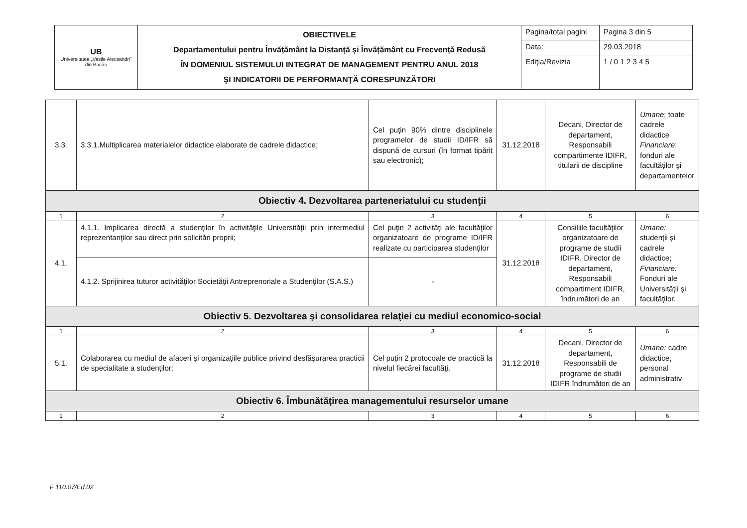| UB Universitatea „Vasile Alecsandri" din Bacău | OBIECTIVELE Departamentului pentru Învățământ la Distanță și Învățământ cu Frecvență Redusă ÎN DOMENIUL SISTEMULUI INTEGRAT DE MANAGEMENT PENTRU ANUL 2018 ŞI INDICATORII DE PERFORMANŢĂ CORESPUNZĂTORI | Pagina/total pagini | Pagina 3 din 5 |
| | | Data: | 29.03.2018 |
| | | Ediţia/Revizia | 1 / 0 1 2 3 4 5 |
| 3.3. | 3.3.1.Multiplicarea materialelor didactice elaborate de cadrele didactice; | Cel puţin 90% dintre disciplinele programelor de studii ID/IFR să dispună de cursuri (în format tipărit sau electronic); | 31.12.2018 | Decani, Director de departament, Responsabili compartimente IDIFR, titularii de discipline | Umane : toate cadrele didactice Financiare : fonduri ale facultăţilor şi departamentelor |
| Obiectiv 4. Dezvoltarea parteneriatului cu studenţii | | | | | |
| 1 | 2 | 3 | 4 | 5 | 6 |
| 4.1. | 4.1.1. Implicarea directă a studenţilor în activităţile Universităţii prin intermediul reprezentanţilor sau direct prin solicitări proprii; | Cel puţin 2 activităţi ale facultăţilor organizatoare de programe ID/IFR realizate cu participarea studenţilor | 31.12.2018 | Consiliile facultăţilor organizatoare de programe de studii IDIFR, Director de departament, Responsabili compartiment IDIFR, îndrumători de an | Umane: studenţii şi cadrele didactice; Financiare: Fonduri ale Universităţii şi facultăţilor. |
| | 4.1.2. Sprijinirea tuturor activităţilor Societăţii Antreprenoriale a Studenţilor (S.A.S.) | - | | | |
| Obiectiv 5. Dezvoltarea şi consolidarea relaţiei cu mediul economico-social | | | | | |
| 1 | 2 | 3 | 4 | 5 | 6 |
| 5.1. | Colaborarea cu mediul de afaceri şi organizaţiile publice privind desfăşurarea practicii de specialitate a studenţilor; | Cel puţin 2 protocoale de practică la nivelul fiecărei facultăţi. | 31.12.2018 | Decani, Director de departament, Responsabili de programe de studii IDIFR îndrumători de an | Umane: cadre didactice, personal administrativ |
| Obiectiv 6. Îmbunătăţirea managementului resurselor umane | | | | | |
| 1 | 2 | 3 | 4 | 5 | 6 |
F 110.07/Ed.02